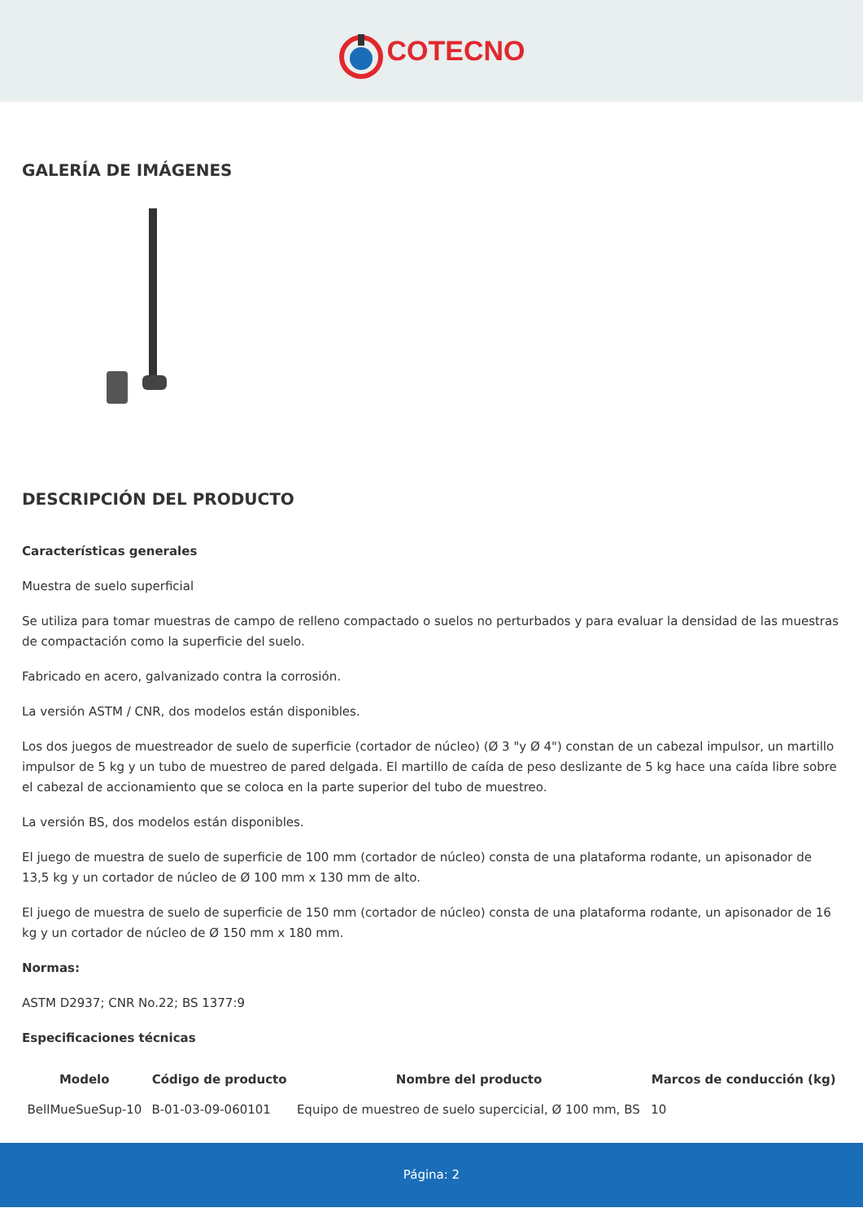COTECNO
GALERÍA DE IMÁGENES
DESCRIPCIÓN DEL PRODUCTO
Características generales
Muestra de suelo superficial
Se utiliza para tomar muestras de campo de relleno compactado o suelos no perturbados y para evaluar la densidad de las muestras de compactación como la superficie del suelo.
Fabricado en acero, galvanizado contra la corrosión.
La versión ASTM / CNR, dos modelos están disponibles.
Los dos juegos de muestreador de suelo de superficie (cortador de núcleo) (Ø 3 "y Ø 4") constan de un cabezal impulsor, un martillo impulsor de 5 kg y un tubo de muestreo de pared delgada. El martillo de caída de peso deslizante de 5 kg hace una caída libre sobre el cabezal de accionamiento que se coloca en la parte superior del tubo de muestreo.
La versión BS, dos modelos están disponibles.
El juego de muestra de suelo de superficie de 100 mm (cortador de núcleo) consta de una plataforma rodante, un apisonador de 13,5 kg y un cortador de núcleo de Ø 100 mm x 130 mm de alto.
El juego de muestra de suelo de superficie de 150 mm (cortador de núcleo) consta de una plataforma rodante, un apisonador de 16 kg y un cortador de núcleo de Ø 150 mm x 180 mm.
Normas:
ASTM D2937; CNR No.22; BS 1377:9
Especificaciones técnicas
| Modelo | Código de producto | Nombre del producto | Marcos de conducción (kg) |
| --- | --- | --- | --- |
| BellMueSueSup-10 | B-01-03-09-060101 | Equipo de muestreo de suelo supercicial, Ø 100 mm, BS | 10 |
Página: 2